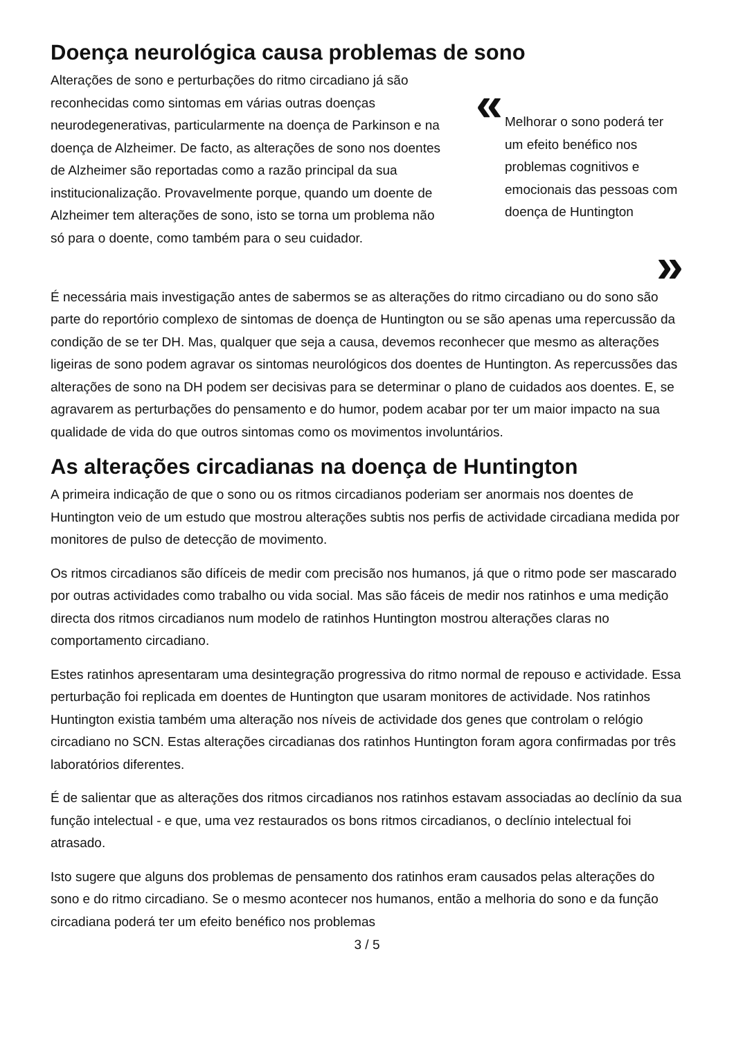Doença neurológica causa problemas de sono
Alterações de sono e perturbações do ritmo circadiano já são reconhecidas como sintomas em várias outras doenças neurodegenerativas, particularmente na doença de Parkinson e na doença de Alzheimer. De facto, as alterações de sono nos doentes de Alzheimer são reportadas como a razão principal da sua institucionalização. Provavelmente porque, quando um doente de Alzheimer tem alterações de sono, isto se torna um problema não só para o doente, como também para o seu cuidador.
«
Melhorar o sono poderá ter um efeito benéfico nos problemas cognitivos e emocionais das pessoas com doença de Huntington
»
É necessária mais investigação antes de sabermos se as alterações do ritmo circadiano ou do sono são parte do reportório complexo de sintomas de doença de Huntington ou se são apenas uma repercussão da condição de se ter DH. Mas, qualquer que seja a causa, devemos reconhecer que mesmo as alterações ligeiras de sono podem agravar os sintomas neurológicos dos doentes de Huntington. As repercussões das alterações de sono na DH podem ser decisivas para se determinar o plano de cuidados aos doentes. E, se agravarem as perturbações do pensamento e do humor, podem acabar por ter um maior impacto na sua qualidade de vida do que outros sintomas como os movimentos involuntários.
As alterações circadianas na doença de Huntington
A primeira indicação de que o sono ou os ritmos circadianos poderiam ser anormais nos doentes de Huntington veio de um estudo que mostrou alterações subtis nos perfis de actividade circadiana medida por monitores de pulso de detecção de movimento.
Os ritmos circadianos são difíceis de medir com precisão nos humanos, já que o ritmo pode ser mascarado por outras actividades como trabalho ou vida social. Mas são fáceis de medir nos ratinhos e uma medição directa dos ritmos circadianos num modelo de ratinhos Huntington mostrou alterações claras no comportamento circadiano.
Estes ratinhos apresentaram uma desintegração progressiva do ritmo normal de repouso e actividade. Essa perturbação foi replicada em doentes de Huntington que usaram monitores de actividade. Nos ratinhos Huntington existia também uma alteração nos níveis de actividade dos genes que controlam o relógio circadiano no SCN. Estas alterações circadianas dos ratinhos Huntington foram agora confirmadas por três laboratórios diferentes.
É de salientar que as alterações dos ritmos circadianos nos ratinhos estavam associadas ao declínio da sua função intelectual - e que, uma vez restaurados os bons ritmos circadianos, o declínio intelectual foi atrasado.
Isto sugere que alguns dos problemas de pensamento dos ratinhos eram causados pelas alterações do sono e do ritmo circadiano. Se o mesmo acontecer nos humanos, então a melhoria do sono e da função circadiana poderá ter um efeito benéfico nos problemas
3 / 5